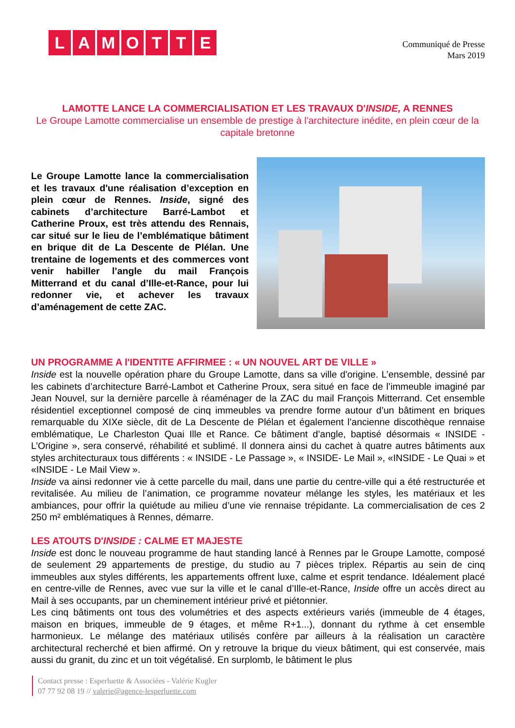LAMOTTE
Communiqué de Presse
Mars 2019
LAMOTTE LANCE LA COMMERCIALISATION ET LES TRAVAUX D'INSIDE, A RENNES
Le Groupe Lamotte commercialise un ensemble de prestige à l'architecture inédite, en plein cœur de la capitale bretonne
Le Groupe Lamotte lance la commercialisation et les travaux d'une réalisation d’exception en plein cœur de Rennes. Inside, signé des cabinets d’architecture Barré-Lambot et Catherine Proux, est très attendu des Rennais, car situé sur le lieu de l’emblématique bâtiment en brique dit de La Descente de Plélan. Une trentaine de logements et des commerces vont venir habiller l’angle du mail François Mitterrand et du canal d’Ille-et-Rance, pour lui redonner vie, et achever les travaux d’aménagement de cette ZAC.
UN PROGRAMME A l'IDENTITE AFFIRMEE : « UN NOUVEL ART DE VILLE »
Inside est la nouvelle opération phare du Groupe Lamotte, dans sa ville d'origine. L’ensemble, dessiné par les cabinets d’architecture Barré-Lambot et Catherine Proux, sera situé en face de l’immeuble imaginé par Jean Nouvel, sur la dernière parcelle à réaménager de la ZAC du mail François Mitterrand. Cet ensemble résidentiel exceptionnel composé de cinq immeubles va prendre forme autour d’un bâtiment en briques remarquable du XIXe siècle, dit de La Descente de Plélan et également l’ancienne discothèque rennaise emblématique, Le Charleston Quai Ille et Rance. Ce bâtiment d’angle, baptisé désormais « INSIDE - L’Origine », sera conservé, réhabilité et sublimé. Il donnera ainsi du cachet à quatre autres bâtiments aux styles architecturaux tous différents : « INSIDE - Le Passage », « INSIDE- Le Mail », «INSIDE - Le Quai » et «INSIDE - Le Mail View ».
Inside va ainsi redonner vie à cette parcelle du mail, dans une partie du centre-ville qui a été restructurée et revitalisée. Au milieu de l’animation, ce programme novateur mélange les styles, les matériaux et les ambiances, pour offrir la quiétude au milieu d’une vie rennaise trépidante. La commercialisation de ces 2 250 m² emblématiques à Rennes, démarre.
LES ATOUTS D'INSIDE : CALME ET MAJESTE
Inside est donc le nouveau programme de haut standing lancé à Rennes par le Groupe Lamotte, composé de seulement 29 appartements de prestige, du studio au 7 pièces triplex. Répartis au sein de cinq immeubles aux styles différents, les appartements offrent luxe, calme et esprit tendance. Idéalement placé en centre-ville de Rennes, avec vue sur la ville et le canal d’Ille-et-Rance, Inside offre un accès direct au Mail à ses occupants, par un cheminement intérieur privé et piétonnier.
Les cinq bâtiments ont tous des volumétries et des aspects extérieurs variés (immeuble de 4 étages, maison en briques, immeuble de 9 étages, et même R+1...), donnant du rythme à cet ensemble harmonieux. Le mélange des matériaux utilisés confère par ailleurs à la réalisation un caractère architectural recherché et bien affirmé. On y retrouve la brique du vieux bâtiment, qui est conservée, mais aussi du granit, du zinc et un toit végétalisé. En surplomb, le bâtiment le plus
Contact presse : Esperluette & Associées - Valérie Kugler
07 77 92 08 19 // valerie@agence-lesperluette.com